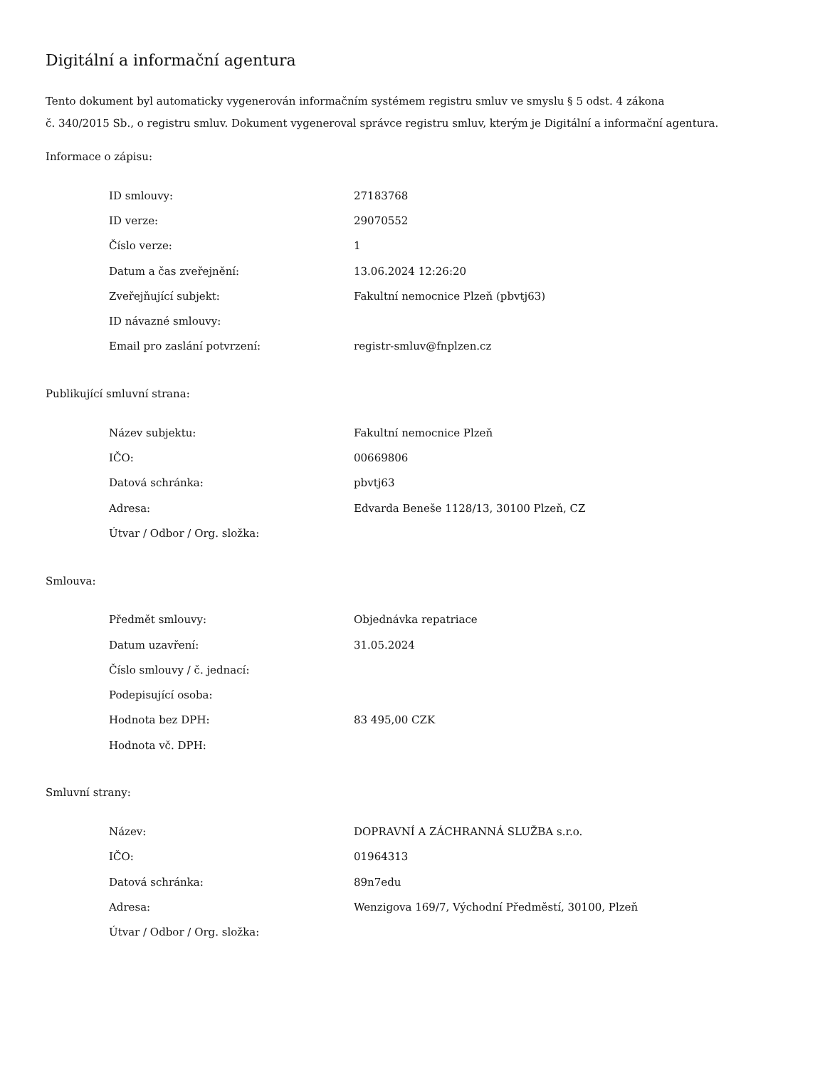Digitální a informační agentura
Tento dokument byl automaticky vygenerován informačním systémem registru smluv ve smyslu § 5 odst. 4 zákona
č. 340/2015 Sb., o registru smluv. Dokument vygeneroval správce registru smluv, kterým je Digitální a informační agentura.
Informace o zápisu:
| ID smlouvy: | 27183768 |
| ID verze: | 29070552 |
| Číslo verze: | 1 |
| Datum a čas zveřejnění: | 13.06.2024 12:26:20 |
| Zveřejňující subjekt: | Fakultní nemocnice Plzeň (pbvtj63) |
| ID návazné smlouvy: | |
| Email pro zaslání potvrzení: | registr-smluv@fnplzen.cz |
Publikující smluvní strana:
| Název subjektu: | Fakultní nemocnice Plzeň |
| IČO: | 00669806 |
| Datová schránka: | pbvtj63 |
| Adresa: | Edvarda Beneše 1128/13, 30100 Plzeň, CZ |
| Útvar / Odbor / Org. složka: | |
Smlouva:
| Předmět smlouvy: | Objednávka repatriace |
| Datum uzavření: | 31.05.2024 |
| Číslo smlouvy / č. jednací: | |
| Podepisující osoba: | |
| Hodnota bez DPH: | 83 495,00 CZK |
| Hodnota vč. DPH: | |
Smluvní strany:
| Název: | DOPRAVNÍ A ZÁCHRANNÁ SLUŽBA s.r.o. |
| IČO: | 01964313 |
| Datová schránka: | 89n7edu |
| Adresa: | Wenzigova 169/7, Východní Předměstí, 30100, Plzeň |
| Útvar / Odbor / Org. složka: | |